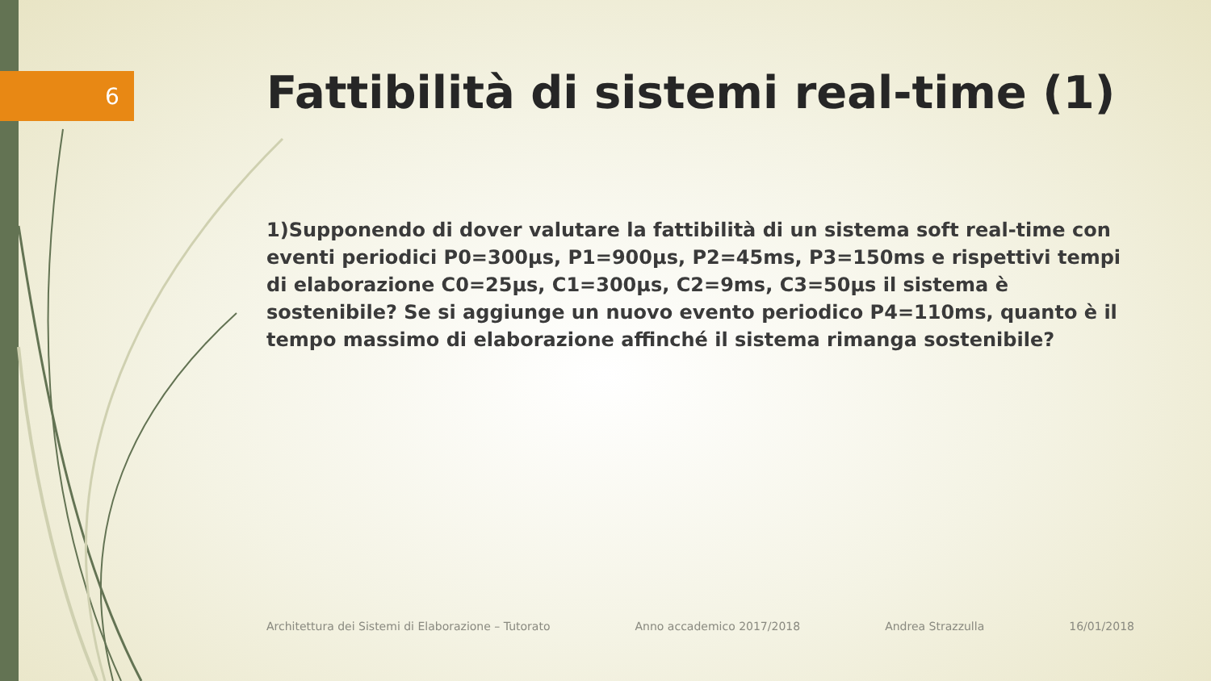6
Fattibilità di sistemi real-time (1)
1)Supponendo di dover valutare la fattibilità di un sistema soft real-time con eventi periodici P0=300μs, P1=900μs, P2=45ms, P3=150ms e rispettivi tempi di elaborazione C0=25μs, C1=300μs, C2=9ms, C3=50μs il sistema è sostenibile? Se si aggiunge un nuovo evento periodico P4=110ms, quanto è il tempo massimo di elaborazione affinché il sistema rimanga sostenibile?
Architettura dei Sistemi di Elaborazione – Tutorato Anno accademico 2017/2018 Andrea Strazzulla 16/01/2018